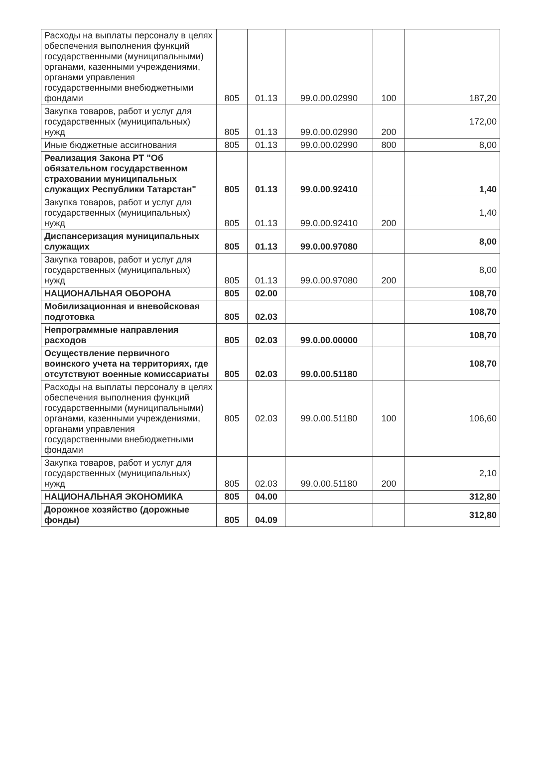| Расходы на выплаты персоналу в целях обеспечения выполнения функций государственными (муниципальными) органами, казенными учреждениями, органами управления государственными внебюджетными фондами | 805 | 01.13 | 99.0.00.02990 | 100 | 187,20 |
| Закупка товаров, работ и услуг для государственных (муниципальных) нужд | 805 | 01.13 | 99.0.00.02990 | 200 | 172,00 |
| Иные бюджетные ассигнования | 805 | 01.13 | 99.0.00.02990 | 800 | 8,00 |
| Реализация Закона РТ "Об обязательном государственном страховании муниципальных служащих Республики Татарстан" | 805 | 01.13 | 99.0.00.92410 | | 1,40 |
| Закупка товаров, работ и услуг для государственных (муниципальных) нужд | 805 | 01.13 | 99.0.00.92410 | 200 | 1,40 |
| Диспансеризация муниципальных служащих | 805 | 01.13 | 99.0.00.97080 | | 8,00 |
| Закупка товаров, работ и услуг для государственных (муниципальных) нужд | 805 | 01.13 | 99.0.00.97080 | 200 | 8,00 |
| НАЦИОНАЛЬНАЯ ОБОРОНА | 805 | 02.00 | | | 108,70 |
| Мобилизационная и вневойсковая подготовка | 805 | 02.03 | | | 108,70 |
| Непрограммные направления расходов | 805 | 02.03 | 99.0.00.00000 | | 108,70 |
| Осуществление первичного воинского учета на территориях, где отсутствуют военные комиссариаты | 805 | 02.03 | 99.0.00.51180 | | 108,70 |
| Расходы на выплаты персоналу в целях обеспечения выполнения функций государственными (муниципальными) органами, казенными учреждениями, органами управления государственными внебюджетными фондами | 805 | 02.03 | 99.0.00.51180 | 100 | 106,60 |
| Закупка товаров, работ и услуг для государственных (муниципальных) нужд | 805 | 02.03 | 99.0.00.51180 | 200 | 2,10 |
| НАЦИОНАЛЬНАЯ ЭКОНОМИКА | 805 | 04.00 | | | 312,80 |
| Дорожное хозяйство (дорожные фонды) | 805 | 04.09 | | | 312,80 |